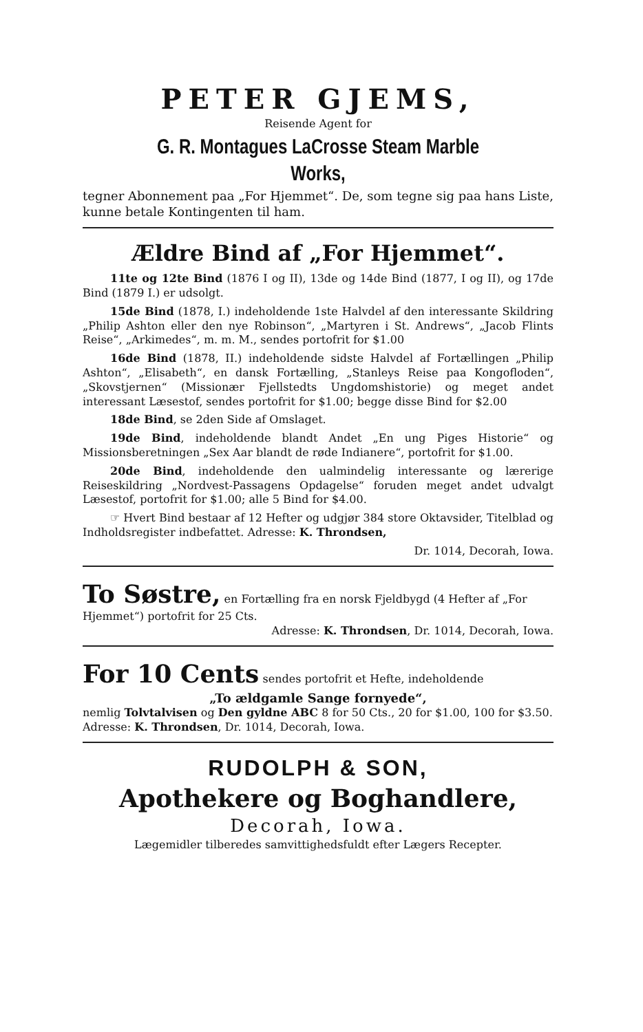PETER GJEMS,
Reisende Agent for
G. R. Montagues LaCrosse Steam Marble Works,
tegner Abonnement paa „For Hjemmet“. De, som tegne sig paa hans Liste, kunne betale Kontingenten til ham.
Ældre Bind af „For Hjemmet“.
11te og 12te Bind (1876 I og II), 13de og 14de Bind (1877, I og II), og 17de Bind (1879 I.) er udsolgt.
15de Bind (1878, I.) indeholdende 1ste Halvdel af den interessante Skildring „Philip Ashton eller den nye Robinson“, „Martyren i St. Andrews“, „Jacob Flints Reise“, „Arkimedes“, m. m. M., sendes portofrit for $1.00
16de Bind (1878, II.) indeholdende sidste Halvdel af Fortællingen „Philip Ashton“, „Elisabeth“, en dansk Fortælling, „Stanleys Reise paa Kongofloden“, „Skovstjernen“ (Missionær Fjellstedts Ungdomshistorie) og meget andet interessant Læsestof, sendes portofrit for $1.00; begge disse Bind for $2.00
18de Bind, se 2den Side af Omslaget.
19de Bind, indeholdende blandt Andet „En ung Piges Historie“ og Missionsberetningen „Sex Aar blandt de røde Indianere“, portofrit for $1.00.
20de Bind, indeholdende den ualmindelig interessante og lærerige Reiseskildring „Nordvest-Passagens Opdagelse“ foruden meget andet udvalgt Læsestof, portofrit for $1.00; alle 5 Bind for $4.00.
☞ Hvert Bind bestaar af 12 Hefter og udgjør 384 store Oktavsider, Titelblad og Indholdsregister indbefattet. Adresse: K. Throndsen,
Dr. 1014, Decorah, Iowa.
To Søstre, en Fortælling fra en norsk Fjeldbygd (4 Hefter af „For Hjemmet“) portofrit for 25 Cts.
Adresse: K. Throndsen, Dr. 1014, Decorah, Iowa.
For 10 Cents sendes portofrit et Hefte, indeholdende
„To ældgamle Sange fornyede“,
nemlig Tolvtalvisen og Den gyldne ABC 8 for 50 Cts., 20 for $1.00, 100 for $3.50. Adresse: K. Throndsen, Dr. 1014, Decorah, Iowa.
RUDOLPH & SON,
Apothekere og Boghandlere,
Decorah, Iowa.
Lægemidler tilberedes samvittighedsfuldt efter Lægers Recepter.